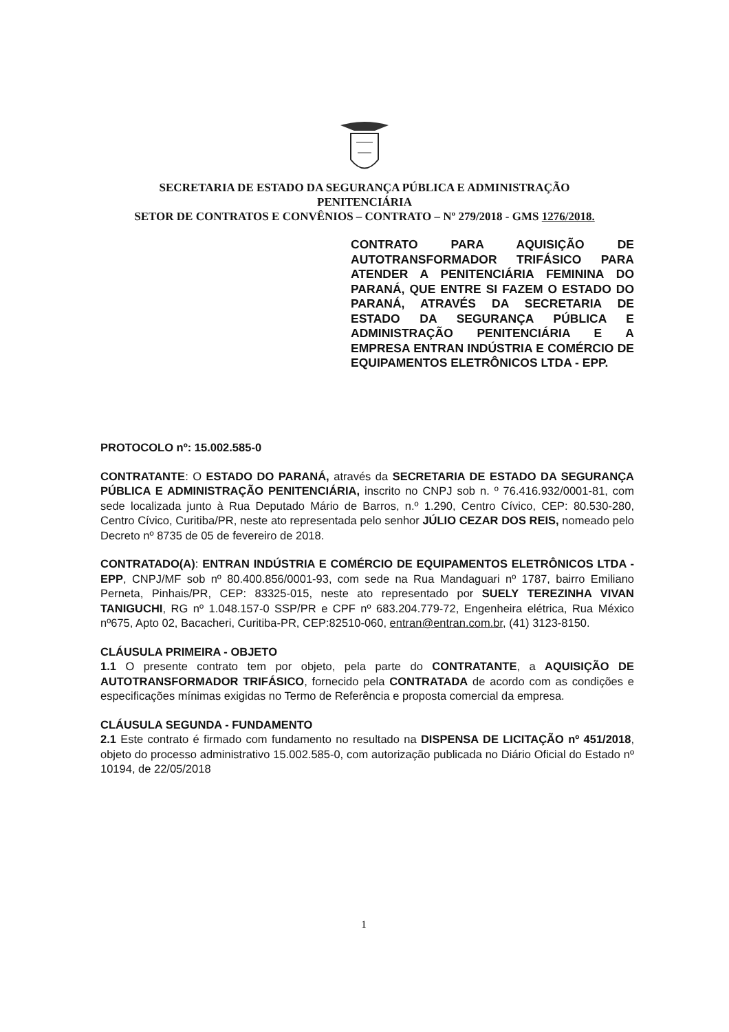SECRETARIA DE ESTADO DA SEGURANÇA PÚBLICA E ADMINISTRAÇÃO
PENITENCIÁRIA
SETOR DE CONTRATOS E CONVÊNIOS – CONTRATO – Nº 279/2018 - GMS 1276/2018.
CONTRATO PARA AQUISIÇÃO DE AUTOTRANSFORMADOR TRIFÁSICO PARA ATENDER A PENITENCIÁRIA FEMININA DO PARANÁ, QUE ENTRE SI FAZEM O ESTADO DO PARANÁ, ATRAVÉS DA SECRETARIA DE ESTADO DA SEGURANÇA PÚBLICA E ADMINISTRAÇÃO PENITENCIÁRIA E A EMPRESA ENTRAN INDÚSTRIA E COMÉRCIO DE EQUIPAMENTOS ELETRÔNICOS LTDA - EPP.
PROTOCOLO nº: 15.002.585-0
CONTRATANTE: O ESTADO DO PARANÁ, através da SECRETARIA DE ESTADO DA SEGURANÇA PÚBLICA E ADMINISTRAÇÃO PENITENCIÁRIA, inscrito no CNPJ sob n. º 76.416.932/0001-81, com sede localizada junto à Rua Deputado Mário de Barros, n.º 1.290, Centro Cívico, CEP: 80.530-280, Centro Cívico, Curitiba/PR, neste ato representada pelo senhor JÚLIO CEZAR DOS REIS, nomeado pelo Decreto nº 8735 de 05 de fevereiro de 2018.
CONTRATADO(A): ENTRAN INDÚSTRIA E COMÉRCIO DE EQUIPAMENTOS ELETRÔNICOS LTDA - EPP, CNPJ/MF sob nº 80.400.856/0001-93, com sede na Rua Mandaguari nº 1787, bairro Emiliano Perneta, Pinhais/PR, CEP: 83325-015, neste ato representado por SUELY TEREZINHA VIVAN TANIGUCHI, RG nº 1.048.157-0 SSP/PR e CPF nº 683.204.779-72, Engenheira elétrica, Rua México nº675, Apto 02, Bacacheri, Curitiba-PR, CEP:82510-060, entran@entran.com.br, (41) 3123-8150.
CLÁUSULA PRIMEIRA - OBJETO
1.1 O presente contrato tem por objeto, pela parte do CONTRATANTE, a AQUISIÇÃO DE AUTOTRANSFORMADOR TRIFÁSICO, fornecido pela CONTRATADA de acordo com as condições e especificações mínimas exigidas no Termo de Referência e proposta comercial da empresa.
CLÁUSULA SEGUNDA - FUNDAMENTO
2.1 Este contrato é firmado com fundamento no resultado na DISPENSA DE LICITAÇÃO nº 451/2018, objeto do processo administrativo 15.002.585-0, com autorização publicada no Diário Oficial do Estado nº 10194, de 22/05/2018
1